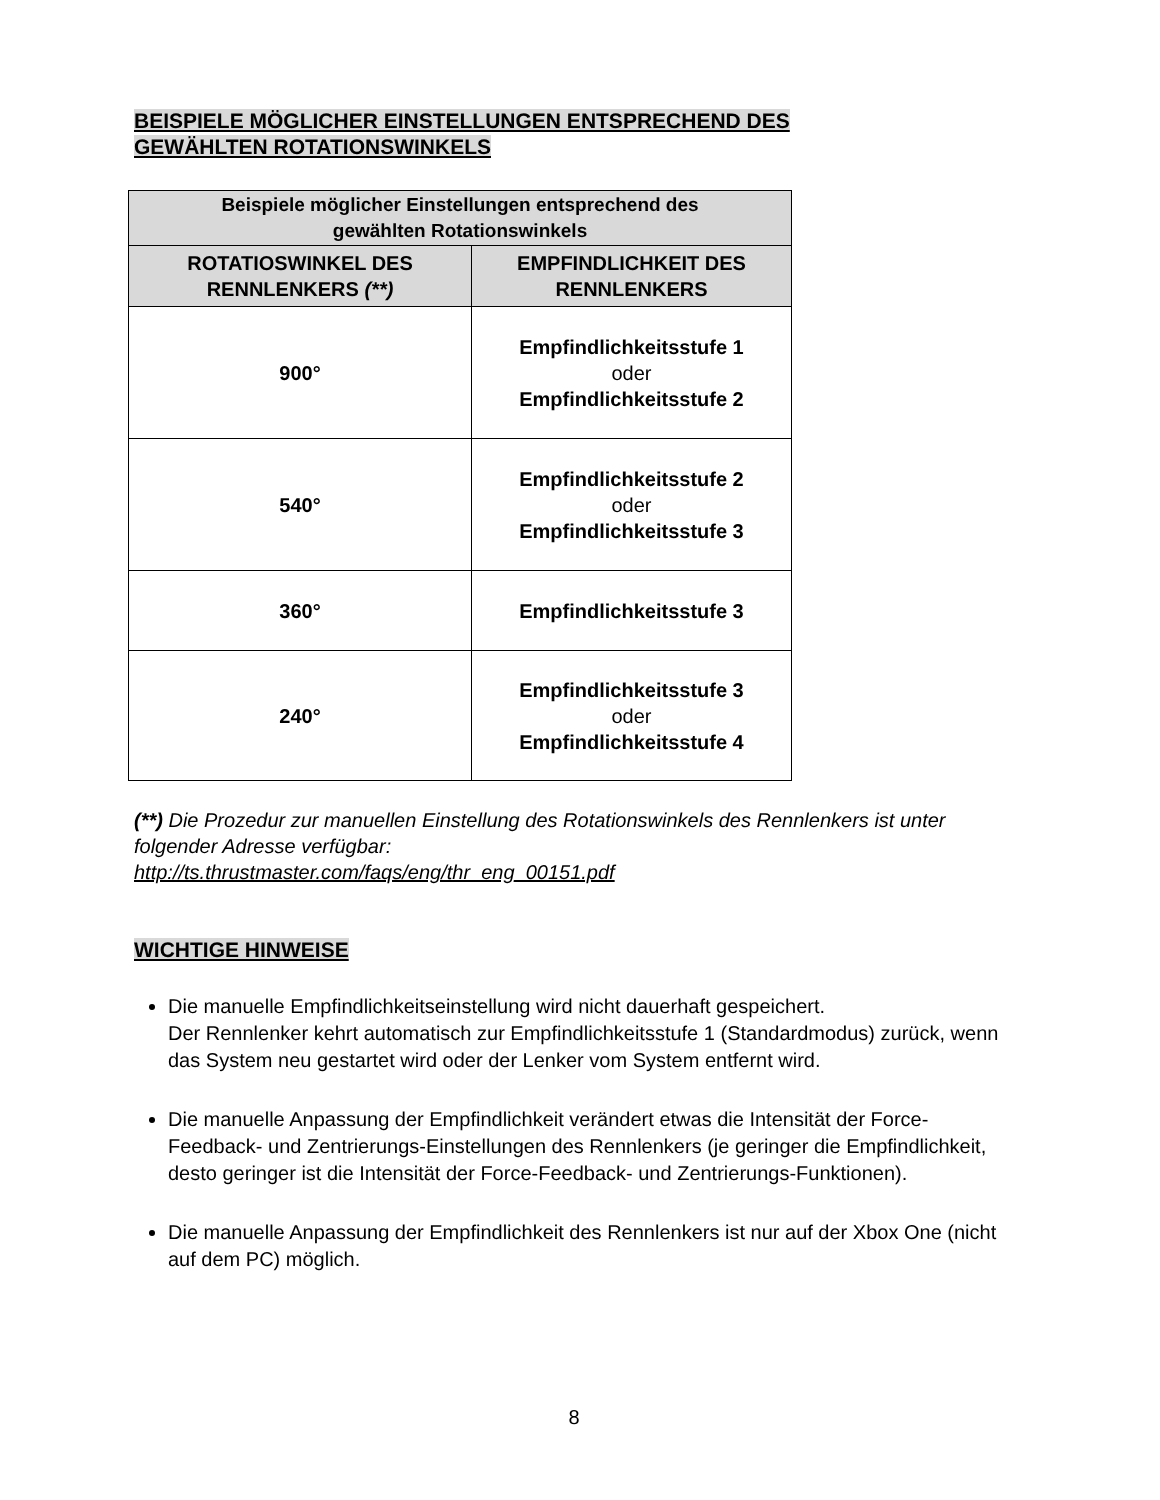BEISPIELE MÖGLICHER EINSTELLUNGEN ENTSPRECHEND DES
GEWÄHLTEN ROTATIONSWINKELS
| Beispiele möglicher Einstellungen entsprechend des gewählten Rotationswinkels | |
| --- | --- |
| ROTATIOSWINKEL DES RENNLENKERS (**) | EMPFINDLICHKEIT DES RENNLENKERS |
| 900° | Empfindlichkeitsstufe 1 oder Empfindlichkeitsstufe 2 |
| 540° | Empfindlichkeitsstufe 2 oder Empfindlichkeitsstufe 3 |
| 360° | Empfindlichkeitsstufe 3 |
| 240° | Empfindlichkeitsstufe 3 oder Empfindlichkeitsstufe 4 |
(**) Die Prozedur zur manuellen Einstellung des Rotationswinkels des Rennlenkers ist unter folgender Adresse verfügbar:
http://ts.thrustmaster.com/faqs/eng/thr_eng_00151.pdf
WICHTIGE HINWEISE
Die manuelle Empfindlichkeitseinstellung wird nicht dauerhaft gespeichert.
Der Rennlenker kehrt automatisch zur Empfindlichkeitsstufe 1 (Standardmodus) zurück, wenn das System neu gestartet wird oder der Lenker vom System entfernt wird.
Die manuelle Anpassung der Empfindlichkeit verändert etwas die Intensität der Force-Feedback- und Zentrierungs-Einstellungen des Rennlenkers (je geringer die Empfindlichkeit, desto geringer ist die Intensität der Force-Feedback- und Zentrierungs-Funktionen).
Die manuelle Anpassung der Empfindlichkeit des Rennlenkers ist nur auf der Xbox One (nicht auf dem PC) möglich.
8